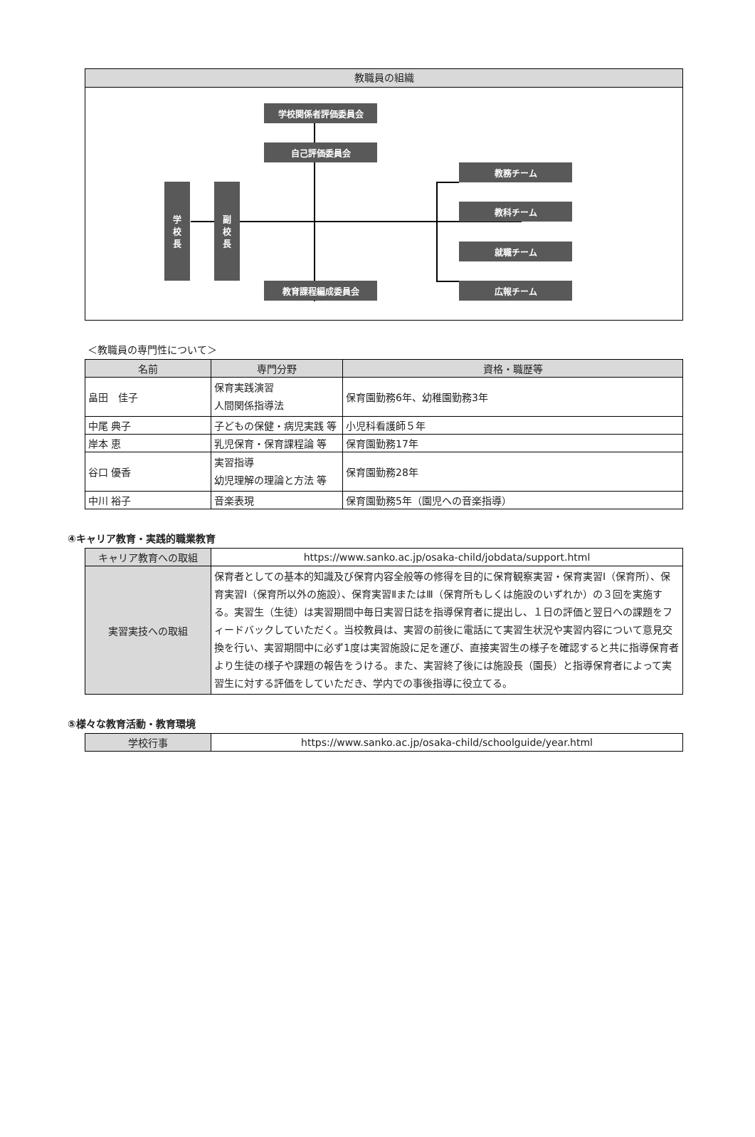教職員の組織
学校関係者評価委員会
自己評価委員会
教育課程編成委員会
学
校
長
副
校
長
教務チーム
教科チーム
就職チーム
広報チーム
＜教職員の専門性について＞
| 名前 | 専門分野 | 資格・職歴等 |
| --- | --- | --- |
| 畠田 佳子 | 保育実践演習 人間関係指導法 | 保育園勤務6年、幼稚園勤務3年 |
| 中尾 典子 | 子どもの保健・病児実践 等 | 小児科看護師５年 |
| 岸本 恵 | 乳児保育・保育課程論 等 | 保育園勤務17年 |
| 谷口 優香 | 実習指導 幼児理解の理論と方法 等 | 保育園勤務28年 |
| 中川 裕子 | 音楽表現 | 保育園勤務5年（園児への音楽指導） |
④キャリア教育・実践的職業教育
| キャリア教育への取組 | https://www.sanko.ac.jp/osaka-child/jobdata/support.html |
| 実習実技への取組 | 保育者としての基本的知識及び保育内容全般等の修得を目的に保育観察実習・保育実習Ⅰ（保育所）、保育実習Ⅰ（保育所以外の施設）、保育実習ⅡまたはⅢ（保育所もしくは施設のいずれか）の３回を実施する。実習生（生徒）は実習期間中毎日実習日誌を指導保育者に提出し、１日の評価と翌日への課題をフィードバックしていただく。当校教員は、実習の前後に電話にて実習生状況や実習内容について意見交換を行い、実習期間中に必ず1度は実習施設に足を運び、直接実習生の様子を確認すると共に指導保育者より生徒の様子や課題の報告をうける。また、実習終了後には施設長（園長）と指導保育者によって実習生に対する評価をしていただき、学内での事後指導に役立てる。 |
⑤様々な教育活動・教育環境
| 学校行事 | https://www.sanko.ac.jp/osaka-child/schoolguide/year.html |